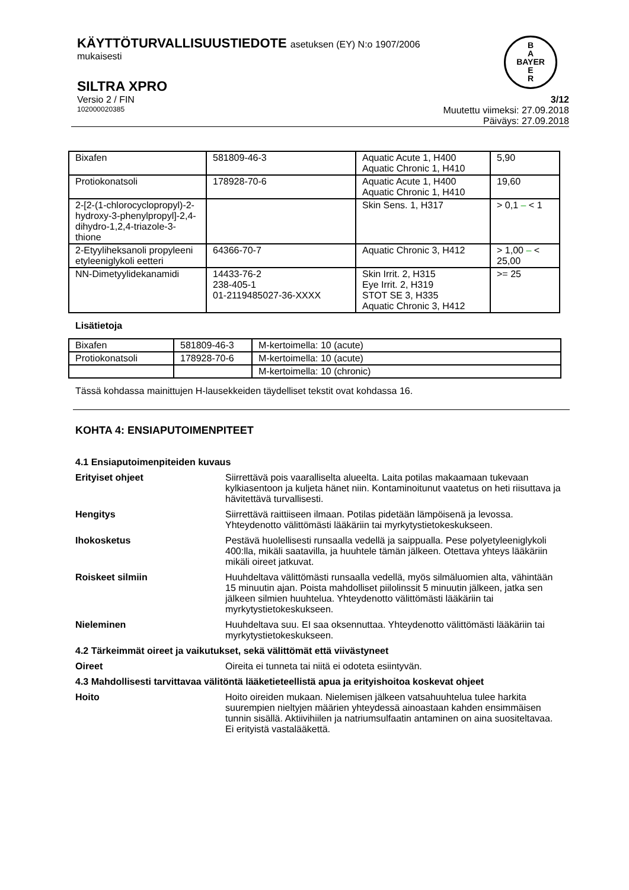KÄYTTÖTURVALLISUUSTIEDOTE asetuksen (EY) N:o 1907/2006
mukaisesti
B
A
BAYER
E
R
SILTRA XPRO
Versio 2 / FIN 3/12
102000020385 Muutettu viimeksi: 27.09.2018
Päiväys: 27.09.2018
| Bixafen | 581809-46-3 | Aquatic Acute 1, H400 Aquatic Chronic 1, H410 | 5,90 |
| Protiokonatsoli | 178928-70-6 | Aquatic Acute 1, H400 Aquatic Chronic 1, H410 | 19,60 |
| 2-[2-(1-chlorocyclopropyl)-2-hydroxy-3-phenylpropyl]-2,4-dihydro-1,2,4-triazole-3-thione | | Skin Sens. 1, H317 | > 0,1 – < 1 |
| 2-Etyyliheksanoli propyleeni etyleeniglykoli eetteri | 64366-70-7 | Aquatic Chronic 3, H412 | > 1,00 – < 25,00 |
| NN-Dimetyylidekanamidi | 14433-76-2 238-405-1 01-2119485027-36-XXXX | Skin Irrit. 2, H315 Eye Irrit. 2, H319 STOT SE 3, H335 Aquatic Chronic 3, H412 | >= 25 |
Lisätietoja
| Bixafen | 581809-46-3 | M-kertoimella: 10 (acute) |
| Protiokonatsoli | 178928-70-6 | M-kertoimella: 10 (acute) |
| | | M-kertoimella: 10 (chronic) |
Tässä kohdassa mainittujen H-lausekkeiden täydelliset tekstit ovat kohdassa 16.
KOHTA 4: ENSIAPUTOIMENPITEET
4.1 Ensiaputoimenpiteiden kuvaus
Erityiset ohjeet Siirrettävä pois vaaralliselta alueelta. Laita potilas makaamaan tukevaan kylkiasentoon ja kuljeta hänet niin. Kontaminoitunut vaatetus on heti riisuttava ja hävitettävä turvallisesti.
Hengitys Siirrettävä raittiiseen ilmaan. Potilas pidetään lämpöisenä ja levossa. Yhteydenotto välittömästi lääkäriin tai myrkytystietokeskukseen.
Ihokosketus Pestävä huolellisesti runsaalla vedellä ja saippualla. Pese polyetyleeniglykoli 400:lla, mikäli saatavilla, ja huuhtele tämän jälkeen. Otettava yhteys lääkäriin mikäli oireet jatkuvat.
Roiskeet silmiin Huuhdeltava välittömästi runsaalla vedellä, myös silmäluomien alta, vähintään 15 minuutin ajan. Poista mahdolliset piilolinssit 5 minuutin jälkeen, jatka sen jälkeen silmien huuhtelua. Yhteydenotto välittömästi lääkäriin tai myrkytystietokeskukseen.
Nieleminen Huuhdeltava suu. EI saa oksennuttaa. Yhteydenotto välittömästi lääkäriin tai myrkytystietokeskukseen.
4.2 Tärkeimmät oireet ja vaikutukset, sekä välittömät että viivästyneet
Oireet Oireita ei tunneta tai niitä ei odoteta esiintyvän.
4.3 Mahdollisesti tarvittavaa välitöntä lääketieteellistä apua ja erityishoitoa koskevat ohjeet
Hoito Hoito oireiden mukaan. Nielemisen jälkeen vatsahuuhtelua tulee harkita suurempien nieltyjen määrien yhteydessä ainoastaan kahden ensimmäisen tunnin sisällä. Aktiivihiilen ja natriumsulfaatin antaminen on aina suositeltavaa. Ei erityistä vastalääkettä.